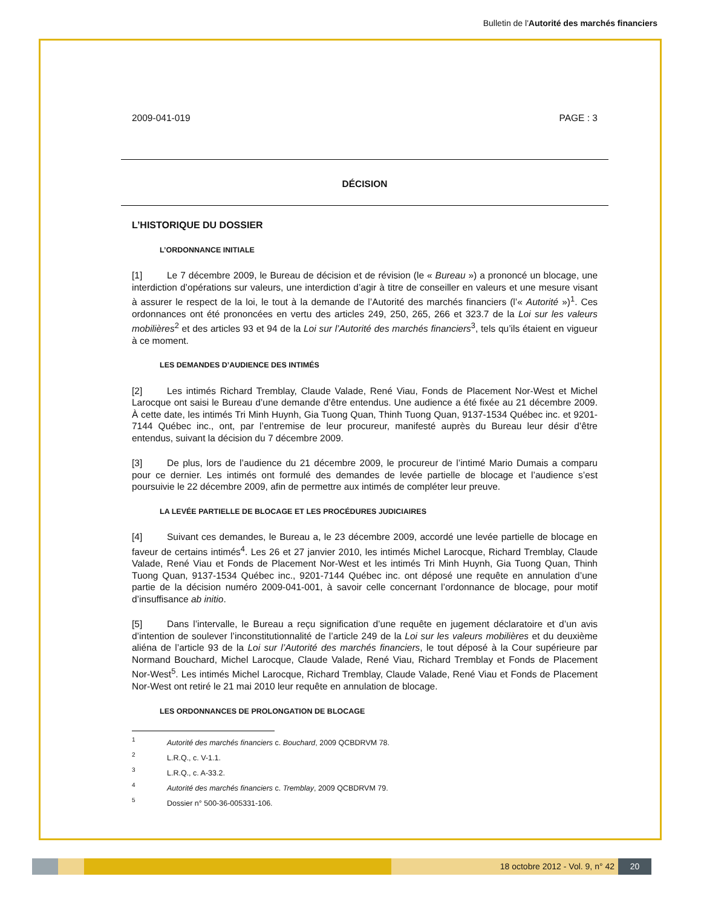Bulletin de l'Autorité des marchés financiers
2009-041-019 PAGE : 3
DÉCISION
L’HISTORIQUE DU DOSSIER
L’ORDONNANCE INITIALE
[1] Le 7 décembre 2009, le Bureau de décision et de révision (le « Bureau ») a prononcé un blocage, une interdiction d’opérations sur valeurs, une interdiction d’agir à titre de conseiller en valeurs et une mesure visant à assurer le respect de la loi, le tout à la demande de l’Autorité des marchés financiers (l’« Autorité »)<sup>1</sup>. Ces ordonnances ont été prononcées en vertu des articles 249, 250, 265, 266 et 323.7 de la Loi sur les valeurs mobilières<sup>2</sup> et des articles 93 et 94 de la Loi sur l’Autorité des marchés financiers<sup>3</sup>, tels qu’ils étaient en vigueur à ce moment.
LES DEMANDES D’AUDIENCE DES INTIMÉS
[2] Les intimés Richard Tremblay, Claude Valade, René Viau, Fonds de Placement Nor-West et Michel Larocque ont saisi le Bureau d’une demande d’être entendus. Une audience a été fixée au 21 décembre 2009. À cette date, les intimés Tri Minh Huynh, Gia Tuong Quan, Thinh Tuong Quan, 9137-1534 Québec inc. et 9201-7144 Québec inc., ont, par l’entremise de leur procureur, manifesté auprès du Bureau leur désir d’être entendus, suivant la décision du 7 décembre 2009.
[3] De plus, lors de l’audience du 21 décembre 2009, le procureur de l’intimé Mario Dumais a comparu pour ce dernier. Les intimés ont formulé des demandes de levée partielle de blocage et l’audience s’est poursuivie le 22 décembre 2009, afin de permettre aux intimés de compléter leur preuve.
LA LEVÉE PARTIELLE DE BLOCAGE ET LES PROCÉDURES JUDICIAIRES
[4] Suivant ces demandes, le Bureau a, le 23 décembre 2009, accordé une levée partielle de blocage en faveur de certains intimés<sup>4</sup>. Les 26 et 27 janvier 2010, les intimés Michel Larocque, Richard Tremblay, Claude Valade, René Viau et Fonds de Placement Nor-West et les intimés Tri Minh Huynh, Gia Tuong Quan, Thinh Tuong Quan, 9137-1534 Québec inc., 9201-7144 Québec inc. ont déposé une requête en annulation d’une partie de la décision numéro 2009-041-001, à savoir celle concernant l’ordonnance de blocage, pour motif d’insuffisance ab initio.
[5] Dans l’intervalle, le Bureau a reçu signification d’une requête en jugement déclaratoire et d’un avis d’intention de soulever l’inconstitutionnalité de l’article 249 de la Loi sur les valeurs mobilières et du deuxième aliéna de l’article 93 de la Loi sur l’Autorité des marchés financiers, le tout déposé à la Cour supérieure par Normand Bouchard, Michel Larocque, Claude Valade, René Viau, Richard Tremblay et Fonds de Placement Nor-West<sup>5</sup>. Les intimés Michel Larocque, Richard Tremblay, Claude Valade, René Viau et Fonds de Placement Nor-West ont retiré le 21 mai 2010 leur requête en annulation de blocage.
LES ORDONNANCES DE PROLONGATION DE BLOCAGE
<sup>1</sup> Autorité des marchés financiers c. Bouchard, 2009 QCBDRVM 78.
<sup>2</sup> L.R.Q., c. V-1.1.
<sup>3</sup> L.R.Q., c. A-33.2.
<sup>4</sup> Autorité des marchés financiers c. Tremblay, 2009 QCBDRVM 79.
<sup>5</sup> Dossier n° 500-36-005331-106.
18 octobre 2012 - Vol. 9, n° 42 20